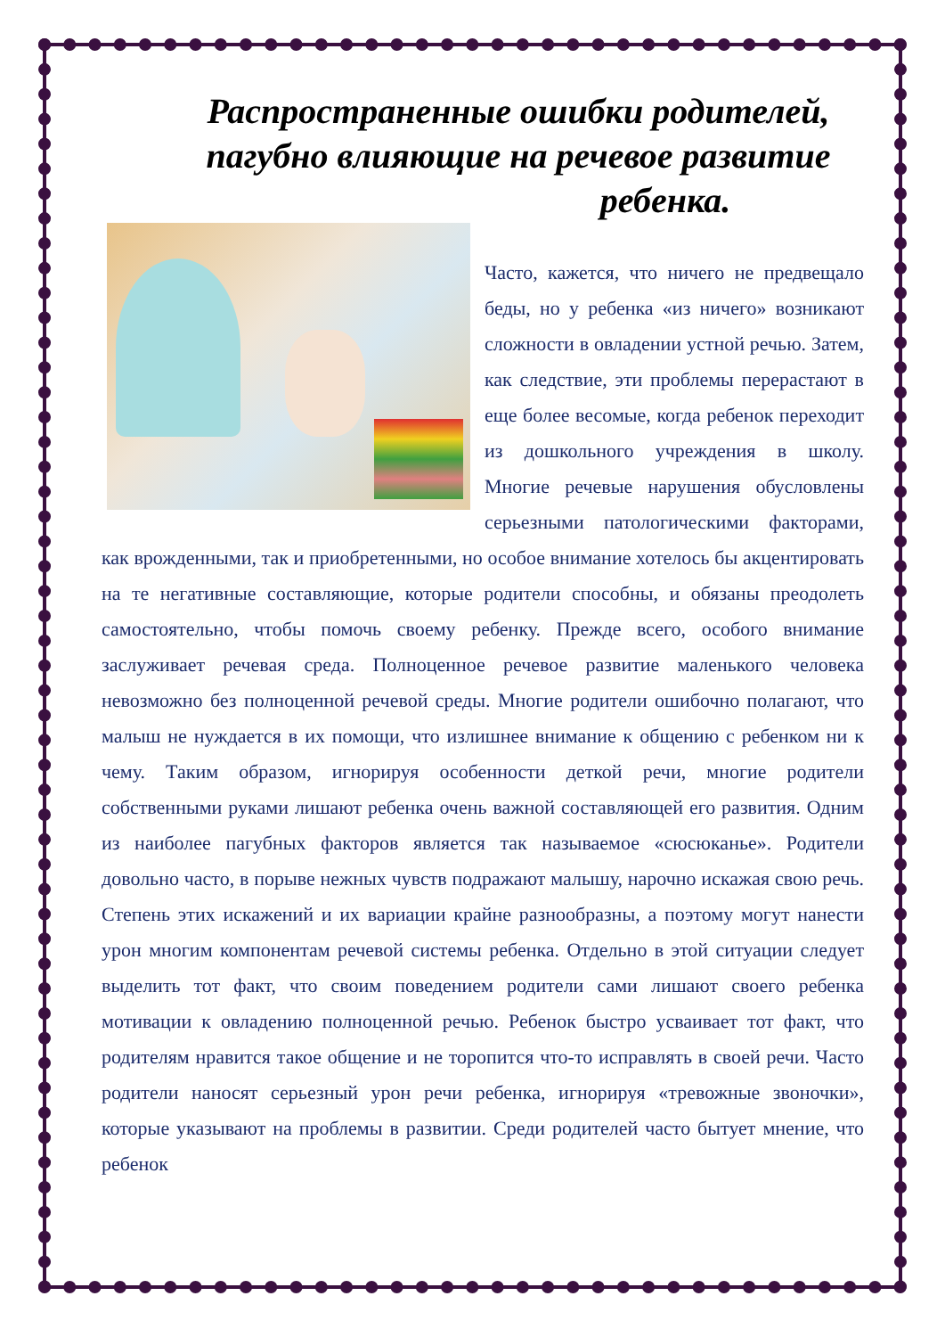Распространенные ошибки родителей, пагубно влияющие на речевое развитие
ребенка.
Часто, кажется, что ничего не предвещало беды, но у ребенка «из ничего» возникают сложности в овладении устной речью. Затем, как следствие, эти проблемы перерастают в еще более весомые, когда ребенок переходит из дошкольного учреждения в школу. Многие речевые нарушения обусловлены серьезными патологическими факторами, как врожденными, так и приобретенными, но особое внимание хотелось бы акцентировать на те негативные составляющие, которые родители способны, и обязаны преодолеть самостоятельно, чтобы помочь своему ребенку. Прежде всего, особого внимание заслуживает речевая среда. Полноценное речевое развитие маленького человека невозможно без полноценной речевой среды. Многие родители ошибочно полагают, что малыш не нуждается в их помощи, что излишнее внимание к общению с ребенком ни к чему. Таким образом, игнорируя особенности деткой речи, многие родители собственными руками лишают ребенка очень важной составляющей его развития. Одним из наиболее пагубных факторов является так называемое «сюсюканье». Родители довольно часто, в порыве нежных чувств подражают малышу, нарочно искажая свою речь. Степень этих искажений и их вариации крайне разнообразны, а поэтому могут нанести урон многим компонентам речевой системы ребенка. Отдельно в этой ситуации следует выделить тот факт, что своим поведением родители сами лишают своего ребенка мотивации к овладению полноценной речью. Ребенок быстро усваивает тот факт, что родителям нравится такое общение и не торопится что-то исправлять в своей речи. Часто родители наносят серьезный урон речи ребенка, игнорируя «тревожные звоночки», которые указывают на проблемы в развитии. Среди родителей часто бытует мнение, что ребенок